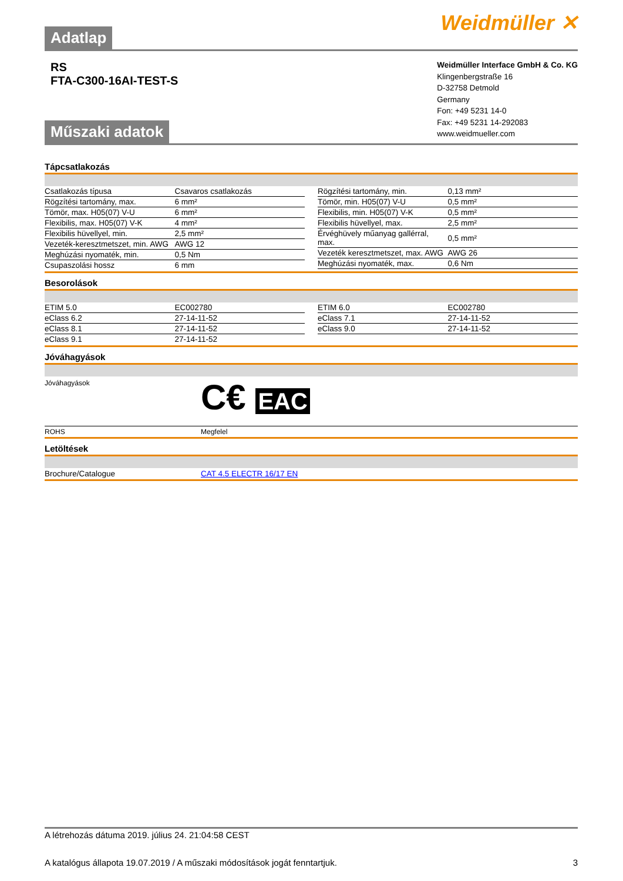Adatlap Weidmüller ✕
RS
FTA-C300-16AI-TEST-S
Műszaki adatok
Weidmüller Interface GmbH & Co. KG
Klingenbergstraße 16
D-32758 Detmold
Germany
Fon: +49 5231 14-0
Fax: +49 5231 14-292083
www.weidmueller.com
Tápcsatlakozás
| Csatlakozás típusa | Csavaros csatlakozás |
| Rögzítési tartomány, max. | 6 mm² |
| Tömör, max. H05(07) V-U | 6 mm² |
| Flexibilis, max. H05(07) V-K | 4 mm² |
| Flexibilis hüvellyel, min. | 2,5 mm² |
| Vezeték-keresztmetszet, min. AWG | AWG 12 |
| Meghúzási nyomaték, min. | 0,5 Nm |
| Csupaszolási hossz | 6 mm |
| Rögzítési tartomány, min. | 0,13 mm² |
| Tömör, min. H05(07) V-U | 0,5 mm² |
| Flexibilis, min. H05(07) V-K | 0,5 mm² |
| Flexibilis hüvellyel, max. | 2,5 mm² |
| Érvéghüvely műanyag gallérral, max. | 0,5 mm² |
| Vezeték keresztmetszet, max. AWG | AWG 26 |
| Meghúzási nyomaték, max. | 0,6 Nm |
Besorolások
| ETIM 5.0 | EC002780 |
| eClass 6.2 | 27-14-11-52 |
| eClass 8.1 | 27-14-11-52 |
| eClass 9.1 | 27-14-11-52 |
| ETIM 6.0 | EC002780 |
| eClass 7.1 | 27-14-11-52 |
| eClass 9.0 | 27-14-11-52 |
Jóváhagyások
Jóváhagyások C€ EAC
ROHS Megfelel
Letöltések
Brochure/Catalogue CAT 4.5 ELECTR 16/17 EN
A létrehozás dátuma 2019. július 24. 21:04:58 CEST
A katalógus állapota 19.07.2019 / A műszaki módosítások jogát fenntartjuk. 3